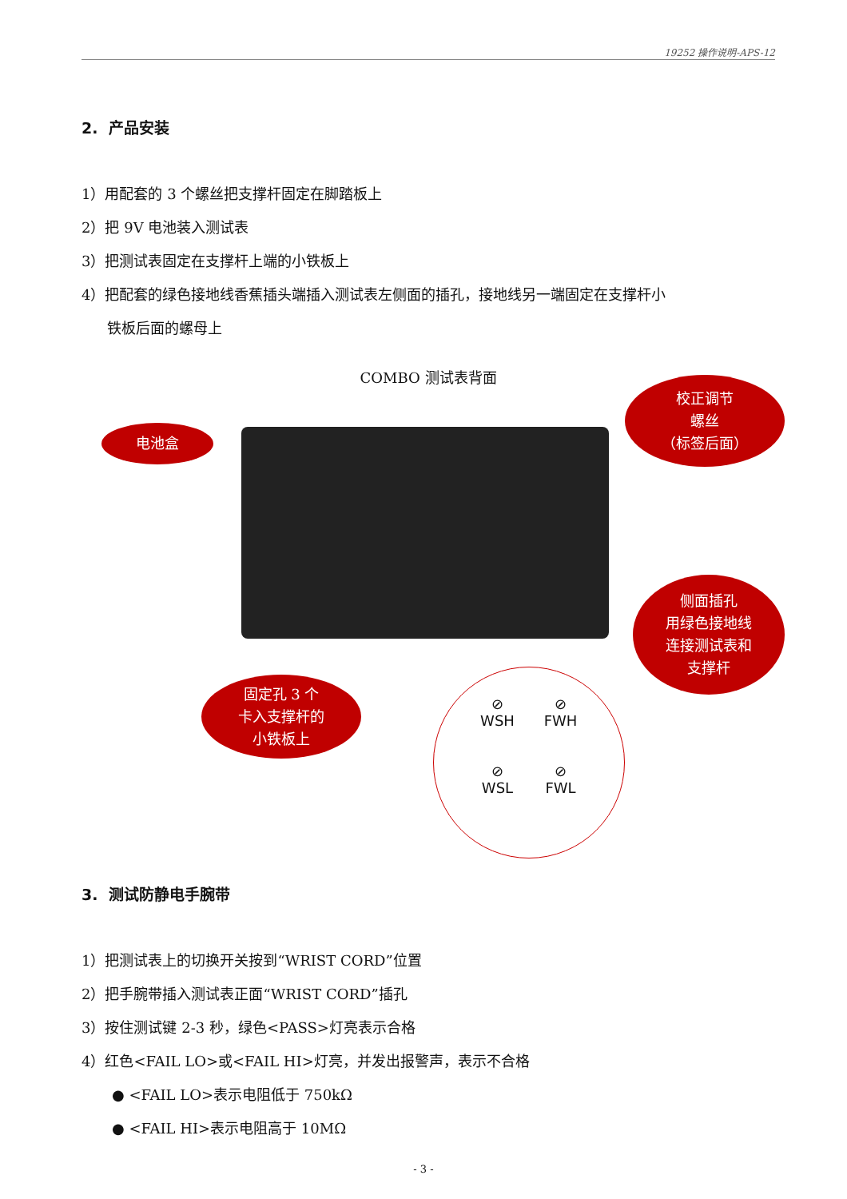19252 操作说明-APS-12
2. 产品安装
1）用配套的 3 个螺丝把支撑杆固定在脚踏板上
2）把 9V 电池装入测试表
3）把测试表固定在支撑杆上端的小铁板上
4）把配套的绿色接地线香蕉插头端插入测试表左侧面的插孔，接地线另一端固定在支撑杆小
铁板后面的螺母上
COMBO 测试表背面
电池盒
校正调节
螺丝
（标签后面）
固定孔 3 个
卡入支撑杆的
小铁板上
侧面插孔
用绿色接地线
连接测试表和
支撑杆
⊘
WSH
⊘
FWH
⊘
WSL
⊘
FWL
3. 测试防静电手腕带
1）把测试表上的切换开关按到“WRIST CORD”位置
2）把手腕带插入测试表正面“WRIST CORD”插孔
3）按住测试键 2-3 秒，绿色<PASS>灯亮表示合格
4）红色<FAIL LO>或<FAIL HI>灯亮，并发出报警声，表示不合格
● <FAIL LO>表示电阻低于 750kΩ
● <FAIL HI>表示电阻高于 10MΩ
- 3 -